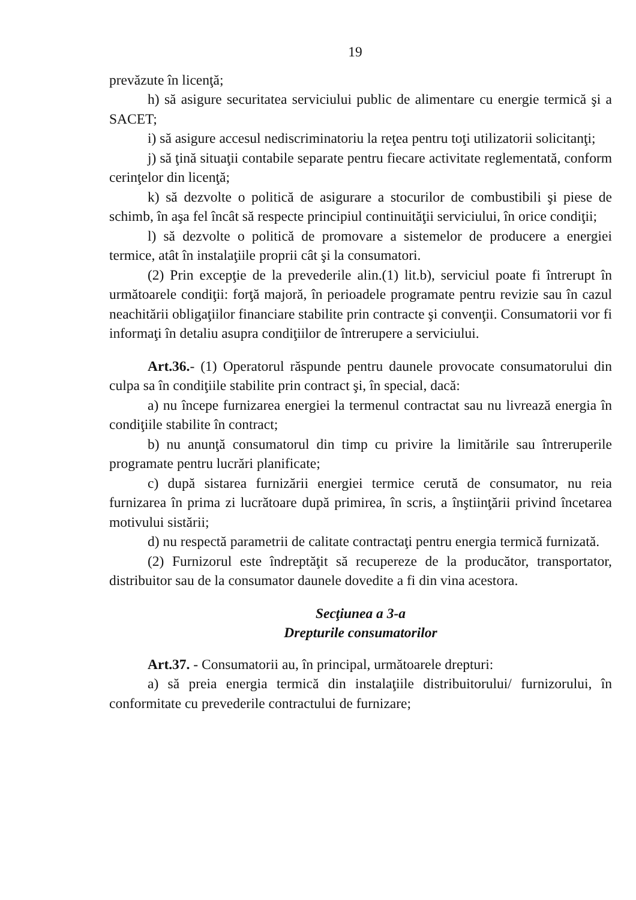19
prevăzute în licenţă;
h) să asigure securitatea serviciului public de alimentare cu energie termică şi a SACET;
i) să asigure accesul nediscriminatoriu la reţea pentru toţi utilizatorii solicitanţi;
j) să ţină situaţii contabile separate pentru fiecare activitate reglementată, conform cerinţelor din licenţă;
k) să dezvolte o politică de asigurare a stocurilor de combustibili şi piese de schimb, în aşa fel încât să respecte principiul continuităţii serviciului, în orice condiţii;
l) să dezvolte o politică de promovare a sistemelor de producere a energiei termice, atât în instalaţiile proprii cât şi la consumatori.
(2) Prin excepţie de la prevederile alin.(1) lit.b), serviciul poate fi întrerupt în următoarele condiţii: forţă majoră, în perioadele programate pentru revizie sau în cazul neachitării obligaţiilor financiare stabilite prin contracte şi convenţii. Consumatorii vor fi informaţi în detaliu asupra condiţiilor de întrerupere a serviciului.
Art.36.- (1) Operatorul răspunde pentru daunele provocate consumatorului din culpa sa în condiţiile stabilite prin contract şi, în special, dacă:
a) nu începe furnizarea energiei la termenul contractat sau nu livrează energia în condiţiile stabilite în contract;
b) nu anunţă consumatorul din timp cu privire la limitările sau întreruperile programate pentru lucrări planificate;
c) după sistarea furnizării energiei termice cerută de consumator, nu reia furnizarea în prima zi lucrătoare după primirea, în scris, a înştiinţării privind încetarea motivului sistării;
d) nu respectă parametrii de calitate contractaţi pentru energia termică furnizată.
(2) Furnizorul este îndreptăţit să recupereze de la producător, transportator, distribuitor sau de la consumator daunele dovedite a fi din vina acestora.
Secţiunea a 3-a
Drepturile consumatorilor
Art.37. - Consumatorii au, în principal, următoarele drepturi:
a) să preia energia termică din instalaţiile distribuitorului/ furnizorului, în conformitate cu prevederile contractului de furnizare;